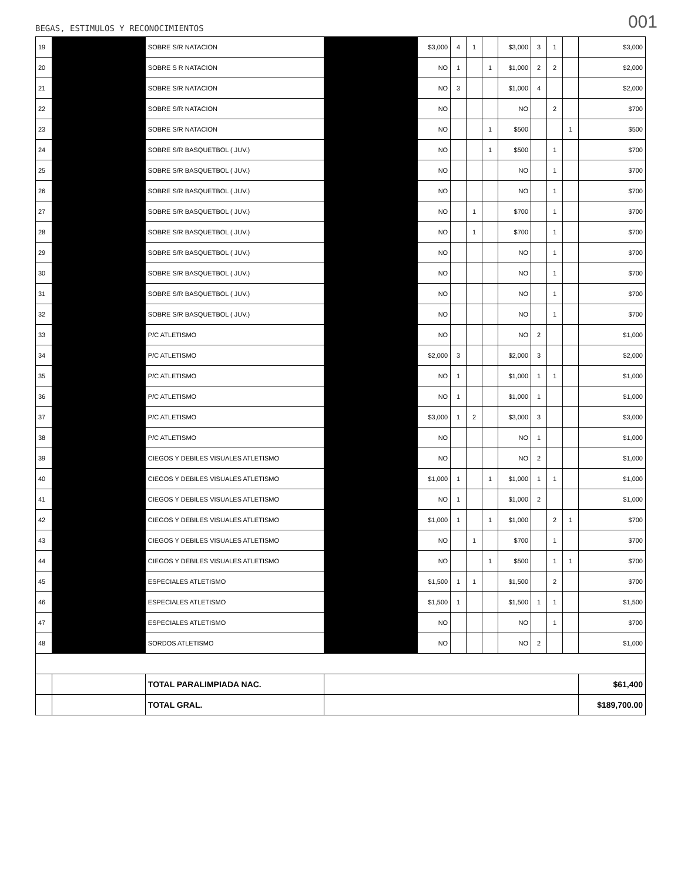001
BEGAS, ESTIMULOS Y RECONOCIMIENTOS
| 19 | | SOBRE S/R NATACION | | $3,000 | 4 | 1 | | $3,000 | 3 | 1 | | $3,000 |
| 20 | | SOBRE S R NATACION | | NO | 1 | | 1 | $1,000 | 2 | 2 | | $2,000 |
| 21 | | SOBRE S/R NATACION | | NO | 3 | | | $1,000 | 4 | | | $2,000 |
| 22 | | SOBRE S/R NATACION | | NO | | | | NO | | 2 | | $700 |
| 23 | | SOBRE S/R NATACION | | NO | | | 1 | $500 | | | 1 | $500 |
| 24 | | SOBRE S/R BASQUETBOL ( JUV.) | | NO | | | 1 | $500 | | 1 | | $700 |
| 25 | | SOBRE S/R BASQUETBOL ( JUV.) | | NO | | | | NO | | 1 | | $700 |
| 26 | | SOBRE S/R BASQUETBOL ( JUV.) | | NO | | | | NO | | 1 | | $700 |
| 27 | | SOBRE S/R BASQUETBOL ( JUV.) | | NO | | 1 | | $700 | | 1 | | $700 |
| 28 | | SOBRE S/R BASQUETBOL ( JUV.) | | NO | | 1 | | $700 | | 1 | | $700 |
| 29 | | SOBRE S/R BASQUETBOL ( JUV.) | | NO | | | | NO | | 1 | | $700 |
| 30 | | SOBRE S/R BASQUETBOL ( JUV.) | | NO | | | | NO | | 1 | | $700 |
| 31 | | SOBRE S/R BASQUETBOL ( JUV.) | | NO | | | | NO | | 1 | | $700 |
| 32 | | SOBRE S/R BASQUETBOL ( JUV.) | | NO | | | | NO | | 1 | | $700 |
| 33 | | P/C ATLETISMO | | NO | | | | NO | 2 | | | $1,000 |
| 34 | | P/C ATLETISMO | | $2,000 | 3 | | | $2,000 | 3 | | | $2,000 |
| 35 | | P/C ATLETISMO | | NO | 1 | | | $1,000 | 1 | 1 | | $1,000 |
| 36 | | P/C ATLETISMO | | NO | 1 | | | $1,000 | 1 | | | $1,000 |
| 37 | | P/C ATLETISMO | | $3,000 | 1 | 2 | | $3,000 | 3 | | | $3,000 |
| 38 | | P/C ATLETISMO | | NO | | | | NO | 1 | | | $1,000 |
| 39 | | CIEGOS Y DEBILES VISUALES ATLETISMO | | NO | | | | NO | 2 | | | $1,000 |
| 40 | | CIEGOS Y DEBILES VISUALES ATLETISMO | | $1,000 | 1 | | 1 | $1,000 | 1 | 1 | | $1,000 |
| 41 | | CIEGOS Y DEBILES VISUALES ATLETISMO | | NO | 1 | | | $1,000 | 2 | | | $1,000 |
| 42 | | CIEGOS Y DEBILES VISUALES ATLETISMO | | $1,000 | 1 | | 1 | $1,000 | | 2 | 1 | $700 |
| 43 | | CIEGOS Y DEBILES VISUALES ATLETISMO | | NO | | 1 | | $700 | | 1 | | $700 |
| 44 | | CIEGOS Y DEBILES VISUALES ATLETISMO | | NO | | | 1 | $500 | | 1 | 1 | $700 |
| 45 | | ESPECIALES ATLETISMO | | $1,500 | 1 | 1 | | $1,500 | | 2 | | $700 |
| 46 | | ESPECIALES ATLETISMO | | $1,500 | 1 | | | $1,500 | 1 | 1 | | $1,500 |
| 47 | | ESPECIALES ATLETISMO | | NO | | | | NO | | 1 | | $700 |
| 48 | | SORDOS ATLETISMO | | NO | | | | NO | 2 | | | $1,000 |
| | | TOTAL PARALIMPIADA NAC. | | | | | | | | | | $61,400 |
| | | TOTAL GRAL. | | | | | | | | | | $189,700.00 |